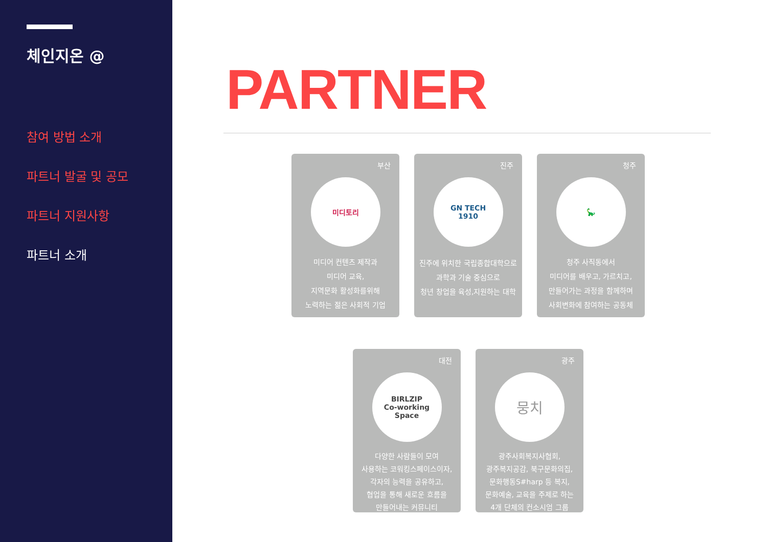체인지온 @
참여 방법 소개
파트너 발굴 및 공모
파트너 지원사항
파트너 소개
PARTNER
부산
미디토리
미디어 컨텐츠 제작과
미디어 교육,
지역문화 활성화를위해
노력하는 젊은 사회적 기업
진주
GN TECH
1910
진주에 위치한 국립종합대학으로
과학과 기술 중심으로
청년 창업을 육성,지원하는 대학
청주
🦕
청주 사직동에서
미디어를 배우고, 가르치고,
만들어가는 과정을 함께하며
사회변화에 참여하는 공동체
대전
BIRLZIP
Co-working Space
다양한 사람들이 모여
사용하는 코워킹스페이스이자,
각자의 능력을 공유하고,
협업을 통해 새로운 흐름을
만들어내는 커뮤니티
광주
뭉치
광주사회복지사협회,
광주복지공감, 북구문화의집,
문화행동S#harp 등 복지,
문화예술, 교육을 주제로 하는
4개 단체의 컨소시엄 그룹